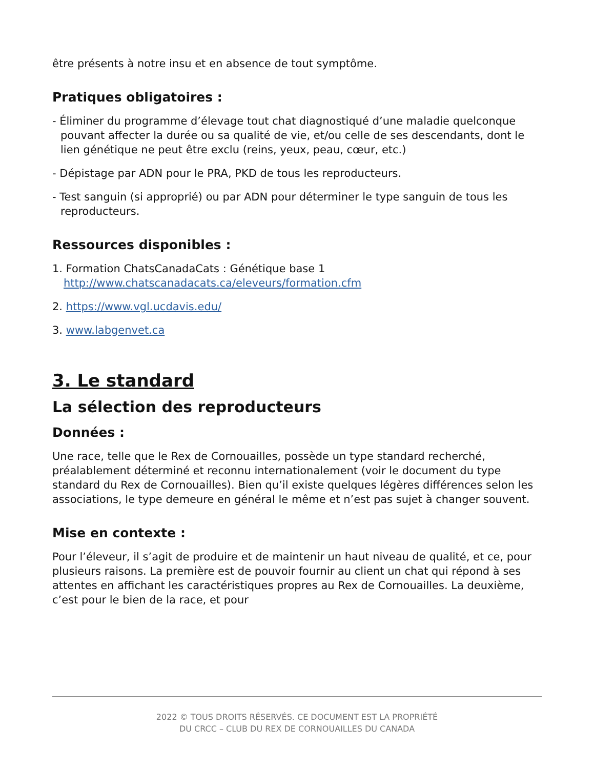être présents à notre insu et en absence de tout symptôme.
Pratiques obligatoires :
- Éliminer du programme d’élevage tout chat diagnostiqué d’une maladie quelconque pouvant affecter la durée ou sa qualité de vie, et/ou celle de ses descendants, dont le lien génétique ne peut être exclu (reins, yeux, peau, cœur, etc.)
- Dépistage par ADN pour le PRA, PKD de tous les reproducteurs.
- Test sanguin (si approprié) ou par ADN pour déterminer le type sanguin de tous les reproducteurs.
Ressources disponibles :
1. Formation ChatsCanadaCats : Génétique base 1
http://www.chatscanadacats.ca/eleveurs/formation.cfm
2. https://www.vgl.ucdavis.edu/
3. www.labgenvet.ca
3. Le standard
La sélection des reproducteurs
Données :
Une race, telle que le Rex de Cornouailles, possède un type standard recherché, préalablement déterminé et reconnu internationalement (voir le document du type standard du Rex de Cornouailles). Bien qu’il existe quelques légères différences selon les associations, le type demeure en général le même et n’est pas sujet à changer souvent.
Mise en contexte :
Pour l’éleveur, il s’agit de produire et de maintenir un haut niveau de qualité, et ce, pour plusieurs raisons. La première est de pouvoir fournir au client un chat qui répond à ses attentes en affichant les caractéristiques propres au Rex de Cornouailles. La deuxième, c’est pour le bien de la race, et pour
2022 © TOUS DROITS RÉSERVÉS. CE DOCUMENT EST LA PROPRIÉTÉ
DU CRCC – CLUB DU REX DE CORNOUAILLES DU CANADA